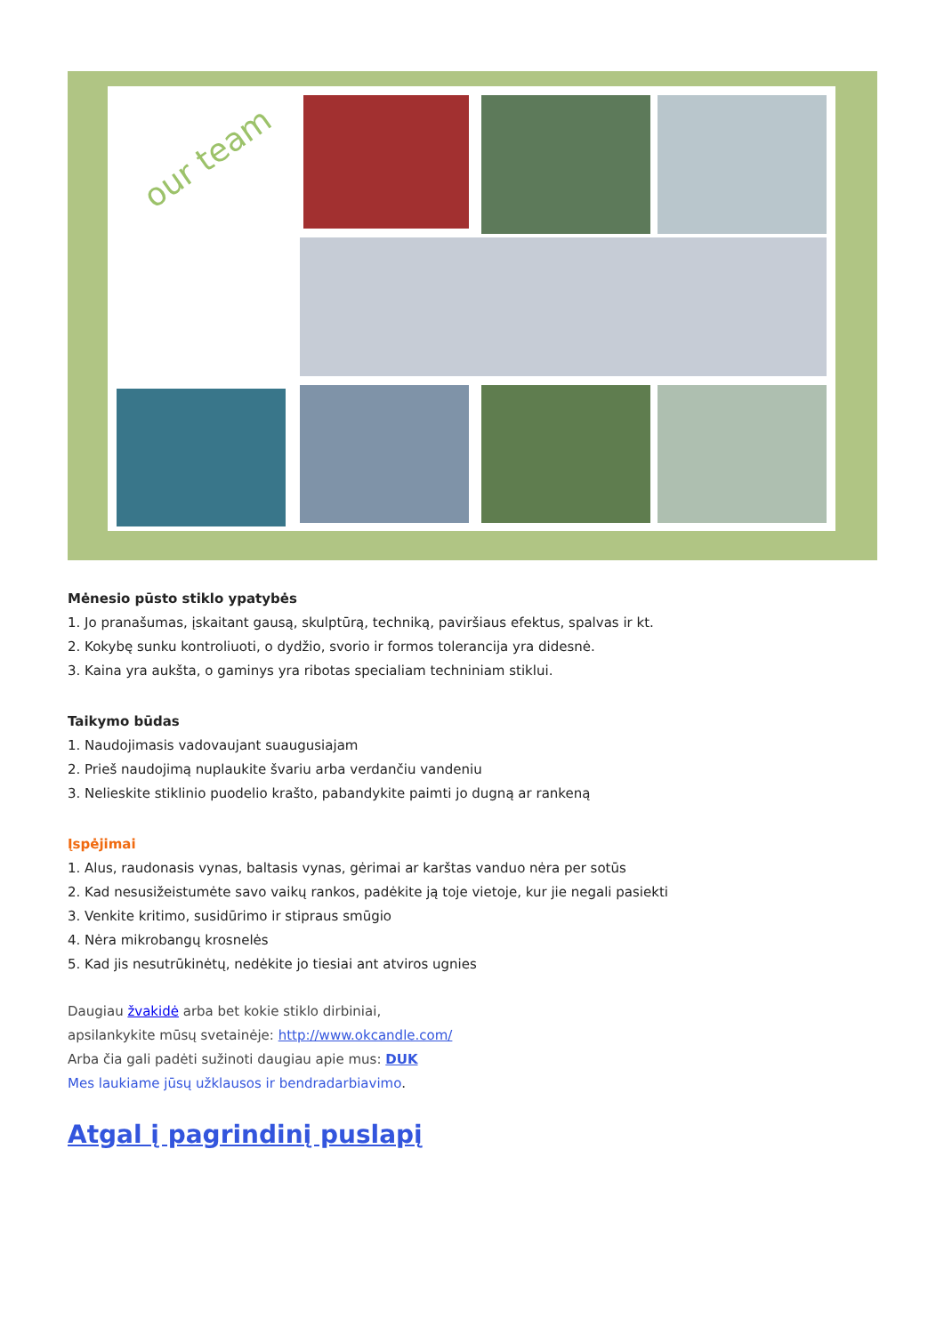our team
Mėnesio pūsto stiklo ypatybės
1. Jo pranašumas, įskaitant gausą, skulptūrą, techniką, paviršiaus efektus, spalvas ir kt.
2. Kokybę sunku kontroliuoti, o dydžio, svorio ir formos tolerancija yra didesnė.
3. Kaina yra aukšta, o gaminys yra ribotas specialiam techniniam stiklui.
Taikymo būdas
1. Naudojimasis vadovaujant suaugusiajam
2. Prieš naudojimą nuplaukite švariu arba verdančiu vandeniu
3. Nelieskite stiklinio puodelio krašto, pabandykite paimti jo dugną ar rankeną
Įspėjimai
1. Alus, raudonasis vynas, baltasis vynas, gėrimai ar karštas vanduo nėra per sotūs
2. Kad nesusižeistumėte savo vaikų rankos, padėkite ją toje vietoje, kur jie negali pasiekti
3. Venkite kritimo, susidūrimo ir stipraus smūgio
4. Nėra mikrobangų krosnelės
5. Kad jis nesutrūkinėtų, nedėkite jo tiesiai ant atviros ugnies
Daugiau žvakidė arba bet kokie stiklo dirbiniai,
apsilankykite mūsų svetainėje: http://www.okcandle.com/
Arba čia gali padėti sužinoti daugiau apie mus: DUK
Mes laukiame jūsų užklausos ir bendradarbiavimo.
Atgal į pagrindinį puslapį